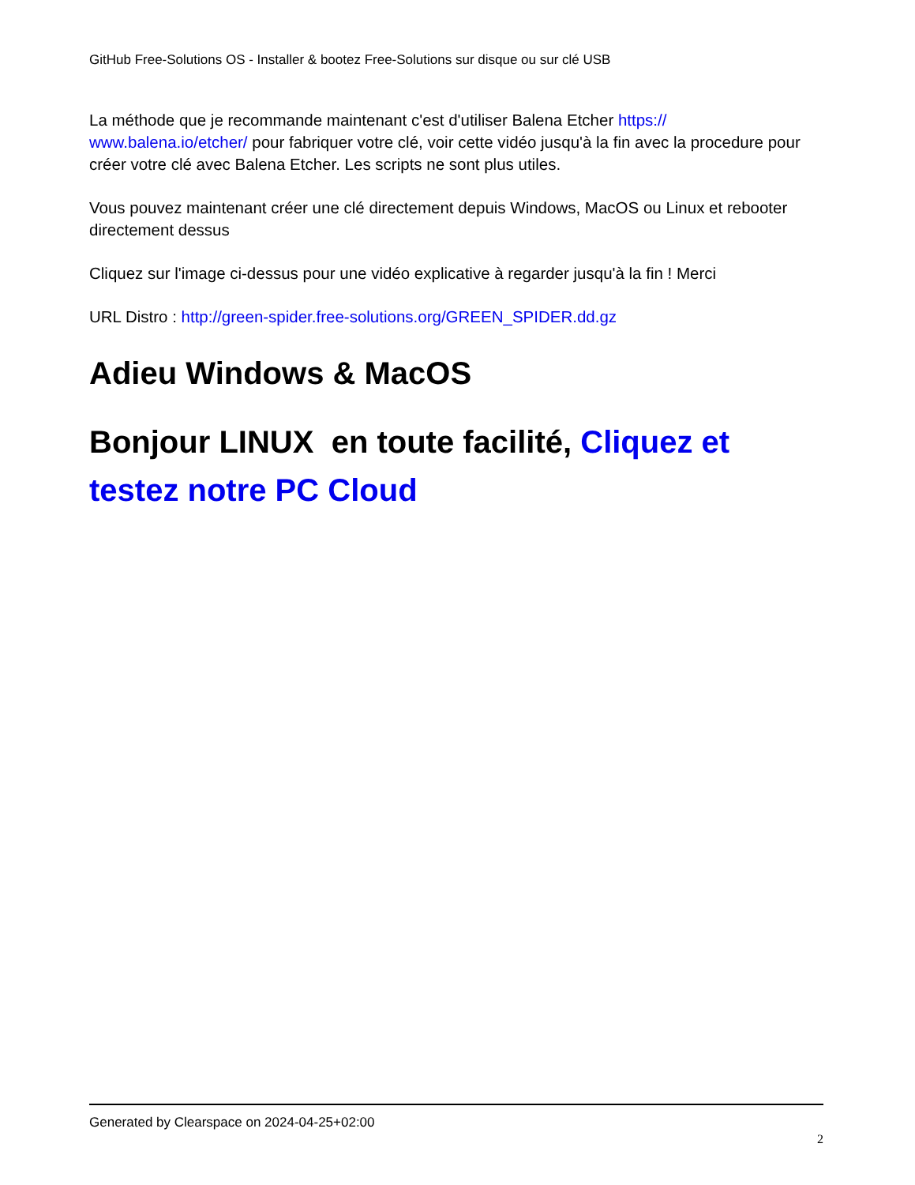GitHub Free-Solutions OS - Installer & bootez Free-Solutions sur disque ou sur clé USB
La méthode que je recommande maintenant c'est d'utiliser Balena Etcher https://
www.balena.io/etcher/ pour fabriquer votre clé, voir cette vidéo jusqu'à la fin avec la procedure pour créer votre clé avec Balena Etcher. Les scripts ne sont plus utiles.
Vous pouvez maintenant créer une clé directement depuis Windows, MacOS ou Linux et rebooter directement dessus
Cliquez sur l'image ci-dessus pour une vidéo explicative à regarder jusqu'à la fin ! Merci
URL Distro : http://green-spider.free-solutions.org/GREEN_SPIDER.dd.gz
Adieu Windows & MacOS
Bonjour LINUX en toute facilité, Cliquez et testez notre PC Cloud
Generated by Clearspace on 2024-04-25+02:00
2